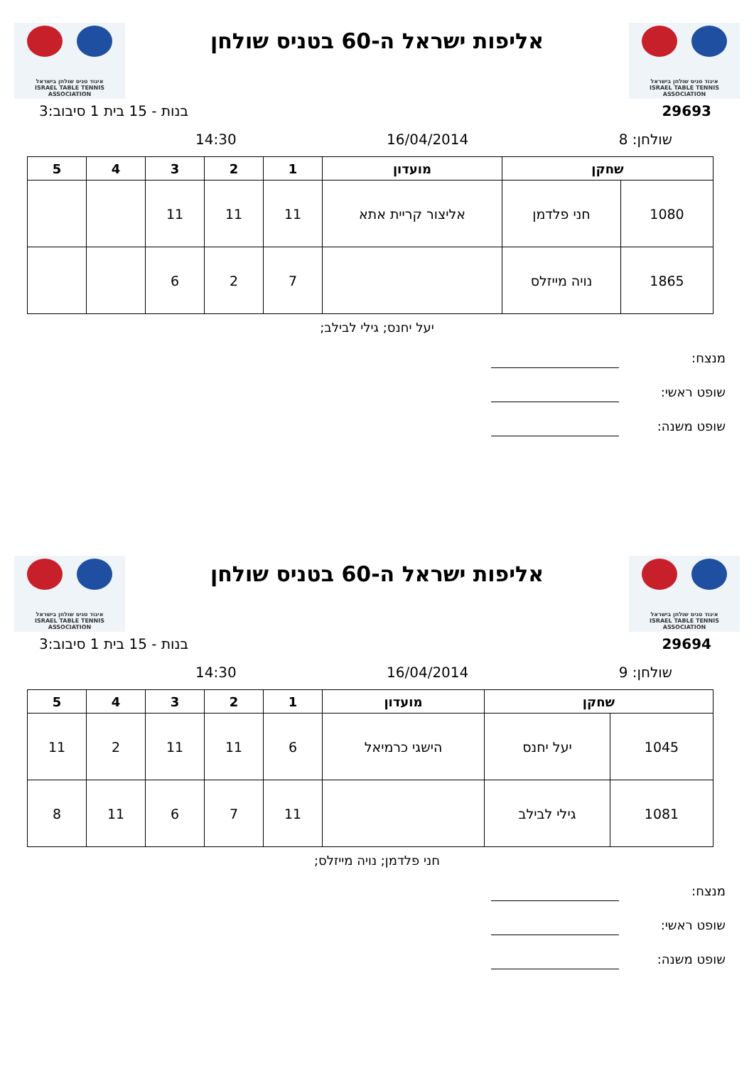איגוד טניס שולחן בישראל
ISRAEL TABLE TENNIS ASSOCIATION
אליפות ישראל ה-60 בטניס שולחן
איגוד טניס שולחן בישראל
ISRAEL TABLE TENNIS ASSOCIATION
29693 בנות - 15 בית 1 סיבוב:3
שולחן: 8 16/04/2014 14:30
| שחקן | | מועדון | 1 | 2 | 3 | 4 | 5 |
| --- | --- | --- | --- | --- | --- | --- | --- |
| 1080 | חני פלדמן | אליצור קריית אתא | 11 | 11 | 11 | | |
| 1865 | נויה מייזלס | | 7 | 2 | 6 | | |
יעל יחנס; גילי לבילב;
מנצח:
שופט ראשי:
שופט משנה:
איגוד טניס שולחן בישראל
ISRAEL TABLE TENNIS ASSOCIATION
אליפות ישראל ה-60 בטניס שולחן
איגוד טניס שולחן בישראל
ISRAEL TABLE TENNIS ASSOCIATION
29694 בנות - 15 בית 1 סיבוב:3
שולחן: 9 16/04/2014 14:30
| שחקן | | מועדון | 1 | 2 | 3 | 4 | 5 |
| --- | --- | --- | --- | --- | --- | --- | --- |
| 1045 | יעל יחנס | הישגי כרמיאל | 6 | 11 | 11 | 2 | 11 |
| 1081 | גילי לבילב | | 11 | 7 | 6 | 11 | 8 |
חני פלדמן; נויה מייזלס;
מנצח:
שופט ראשי:
שופט משנה: